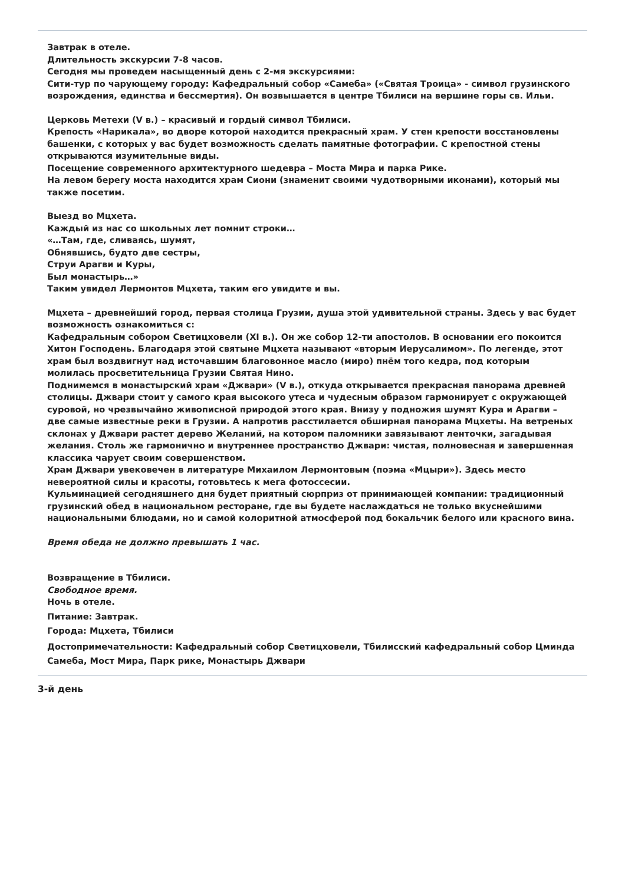Завтрак в отеле.
Длительность экскурсии 7-8 часов.
Сегодня мы проведем насыщенный день с 2-мя экскурсиями:
Сити-тур по чарующему городу: Кафедральный собор «Самеба» («Святая Троица» - символ грузинского возрождения, единства и бессмертия). Он возвышается в центре Тбилиси на вершине горы св. Ильи.
Церковь Метехи (V в.) – красивый и гордый символ Тбилиси.
Крепость «Нарикала», во дворе которой находится прекрасный храм. У стен крепости восстановлены башенки, с которых у вас будет возможность сделать памятные фотографии. С крепостной стены открываются изумительные виды.
Посещение современного архитектурного шедевра – Моста Мира и парка Рике.
На левом берегу моста находится храм Сиони (знаменит своими чудотворными иконами), который мы также посетим.
Выезд во Мцхета.
Каждый из нас со школьных лет помнит строки…
«…Там, где, сливаясь, шумят,
Обнявшись, будто две сестры,
Струи Арагви и Куры,
Был монастырь…»
Таким увидел Лермонтов Мцхета, таким его увидите и вы.
Мцхета – древнейший город, первая столица Грузии, душа этой удивительной страны. Здесь у вас будет возможность ознакомиться с:
Кафедральным собором Светицховели (XI в.). Он же собор 12-ти апостолов. В основании его покоится Хитон Господень. Благодаря этой святыне Мцхета называют «вторым Иерусалимом». По легенде, этот храм был воздвигнут над источавшим благовонное масло (миро) пнём того кедра, под которым молилась просветительница Грузии Святая Нино.
Поднимемся в монастырский храм «Джвари» (V в.), откуда открывается прекрасная панорама древней столицы. Джвари стоит у самого края высокого утеса и чудесным образом гармонирует с окружающей суровой, но чрезвычайно живописной природой этого края. Внизу у подножия шумят Кура и Арагви – две самые известные реки в Грузии. А напротив расстилается обширная панорама Мцхеты. На ветреных склонах у Джвари растет дерево Желаний, на котором паломники завязывают ленточки, загадывая желания. Столь же гармонично и внутреннее пространство Джвари: чистая, полновесная и завершенная классика чарует своим совершенством.
Храм Джвари увековечен в литературе Михаилом Лермонтовым (поэма «Мцыри»). Здесь место невероятной силы и красоты, готовьтесь к мега фотоссесии.
Кульминацией сегодняшнего дня будет приятный сюрприз от принимающей компании: традиционный грузинский обед в национальном ресторане, где вы будете наслаждаться не только вкуснейшими национальными блюдами, но и самой колоритной атмосферой под бокальчик белого или красного вина.
Время обеда не должно превышать 1 час.
Возвращение в Тбилиси.
Свободное время.
Ночь в отеле.
Питание: Завтрак.
Города: Мцхета, Тбилиси
Достопримечательности: Кафедральный собор Светицховели, Тбилисский кафедральный собор Цминда Самеба, Мост Мира, Парк рике, Монастырь Джвари
3-й день